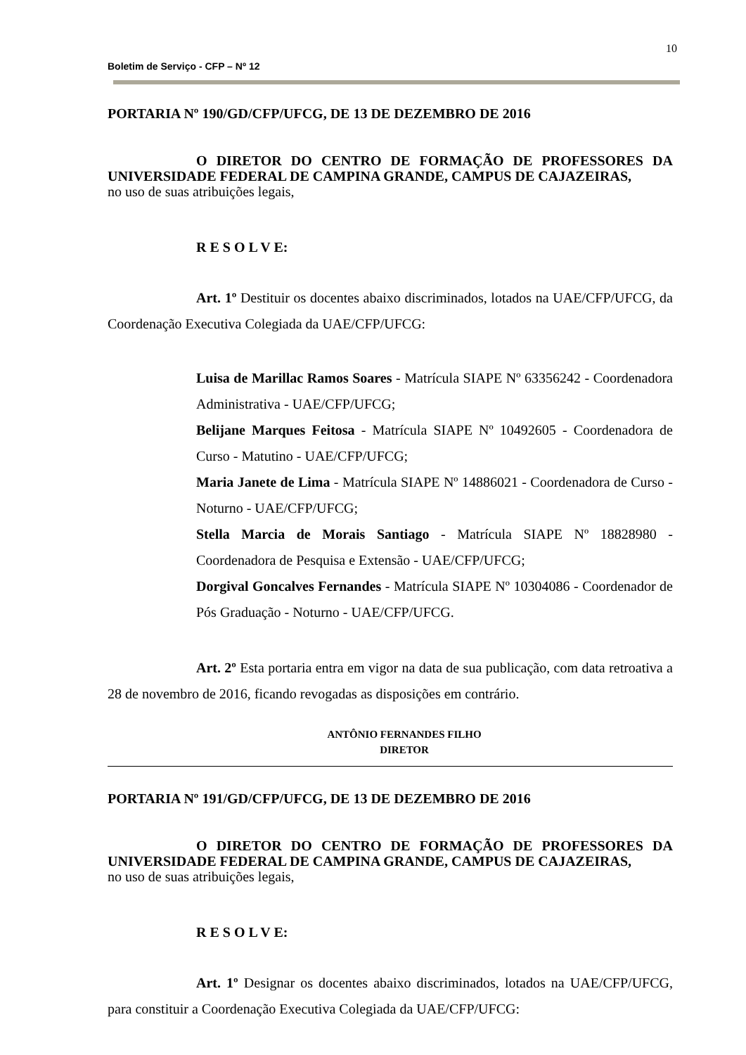10
Boletim de Serviço - CFP – Nº 12
PORTARIA Nº 190/GD/CFP/UFCG, DE 13 DE DEZEMBRO DE 2016
O DIRETOR DO CENTRO DE FORMAÇÃO DE PROFESSORES DA UNIVERSIDADE FEDERAL DE CAMPINA GRANDE, CAMPUS DE CAJAZEIRAS,
no uso de suas atribuições legais,
R E S O L V E:
Art. 1º Destituir os docentes abaixo discriminados, lotados na UAE/CFP/UFCG, da Coordenação Executiva Colegiada da UAE/CFP/UFCG:
Luisa de Marillac Ramos Soares - Matrícula SIAPE Nº 63356242 - Coordenadora Administrativa - UAE/CFP/UFCG;
Belijane Marques Feitosa - Matrícula SIAPE Nº 10492605 - Coordenadora de Curso - Matutino - UAE/CFP/UFCG;
Maria Janete de Lima - Matrícula SIAPE Nº 14886021 - Coordenadora de Curso - Noturno - UAE/CFP/UFCG;
Stella Marcia de Morais Santiago - Matrícula SIAPE Nº 18828980 - Coordenadora de Pesquisa e Extensão - UAE/CFP/UFCG;
Dorgival Goncalves Fernandes - Matrícula SIAPE Nº 10304086 - Coordenador de Pós Graduação - Noturno - UAE/CFP/UFCG.
Art. 2º Esta portaria entra em vigor na data de sua publicação, com data retroativa a 28 de novembro de 2016, ficando revogadas as disposições em contrário.
ANTÔNIO FERNANDES FILHO
DIRETOR
PORTARIA Nº 191/GD/CFP/UFCG, DE 13 DE DEZEMBRO DE 2016
O DIRETOR DO CENTRO DE FORMAÇÃO DE PROFESSORES DA UNIVERSIDADE FEDERAL DE CAMPINA GRANDE, CAMPUS DE CAJAZEIRAS,
no uso de suas atribuições legais,
R E S O L V E:
Art. 1º Designar os docentes abaixo discriminados, lotados na UAE/CFP/UFCG, para constituir a Coordenação Executiva Colegiada da UAE/CFP/UFCG: